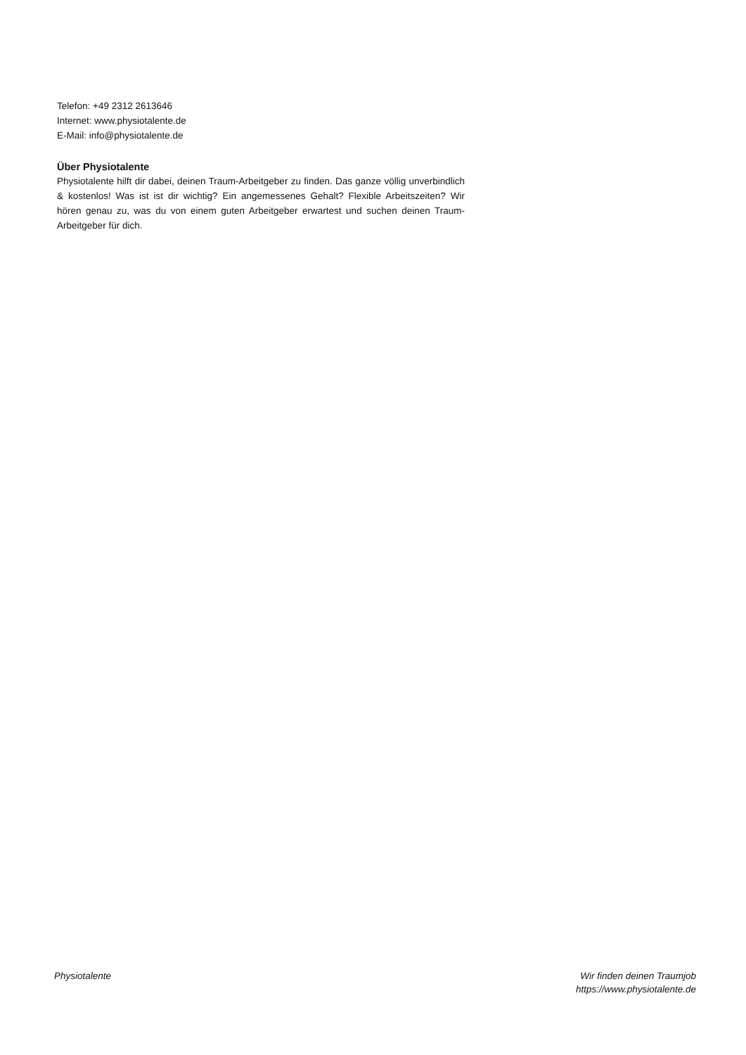Telefon: +49 2312 2613646
Internet: www.physiotalente.de
E-Mail: info@physiotalente.de
Über Physiotalente
Physiotalente hilft dir dabei, deinen Traum-Arbeitgeber zu finden. Das ganze völlig unverbindlich & kostenlos! Was ist ist dir wichtig? Ein angemessenes Gehalt? Flexible Arbeitszeiten? Wir hören genau zu, was du von einem guten Arbeitgeber erwartest und suchen deinen Traum-Arbeitgeber für dich.
Physiotalente Wir finden deinen Traumjob
https://www.physiotalente.de